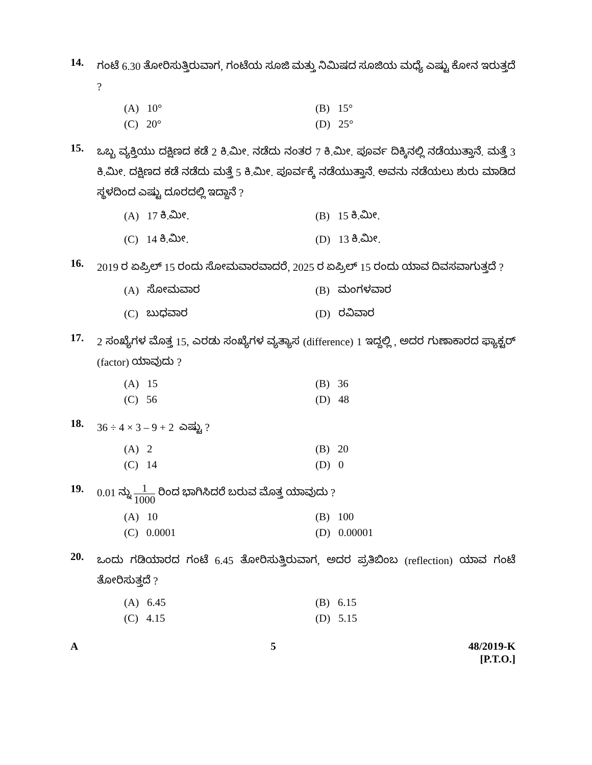14.
ಗಂಟೆ 6.30 ತೋರಿಸುತ್ತಿರುವಾಗ, ಗಂಟೆಯ ಸೂಜಿ ಮತ್ತು ನಿಮಿಷದ ಸೂಜಿಯ ಮಧ್ಯೆ ಎಷ್ಟು ಕೋನ ಇರುತ್ತದೆ ?
(A) 10°
(B) 15°
(C) 20°
(D) 25°
15.
ಒಬ್ಬ ವ್ಯಕ್ತಿಯು ದಕ್ಷಿಣದ ಕಡೆ 2 ಕಿ.ಮೀ. ನಡೆದು ನಂತರ 7 ಕಿ.ಮೀ. ಪೂರ್ವ ದಿಕ್ಕಿನಲ್ಲಿ ನಡೆಯುತ್ತಾನೆ. ಮತ್ತೆ 3 ಕಿ.ಮೀ. ದಕ್ಷಿಣದ ಕಡೆ ನಡೆದು ಮತ್ತೆ 5 ಕಿ.ಮೀ. ಪೂರ್ವಕ್ಕೆ ನಡೆಯುತ್ತಾನೆ. ಅವನು ನಡೆಯಲು ಶುರು ಮಾಡಿದ ಸ್ಥಳದಿಂದ ಎಷ್ಟು ದೂರದಲ್ಲಿ ಇದ್ದಾನೆ ?
(A) 17 ಕಿ.ಮೀ.
(B) 15 ಕಿ.ಮೀ.
(C) 14 ಕಿ.ಮೀ.
(D) 13 ಕಿ.ಮೀ.
16.
2019 ರ ಏಪ್ರಿಲ್ 15 ರಂದು ಸೋಮವಾರವಾದರೆ, 2025 ರ ಏಪ್ರಿಲ್ 15 ರಂದು ಯಾವ ದಿವಸವಾಗುತ್ತದೆ ?
(A) ಸೋಮವಾರ
(B) ಮಂಗಳವಾರ
(C) ಬುಧವಾರ
(D) ರವಿವಾರ
17.
2 ಸಂಖ್ಯೆಗಳ ಮೊತ್ತ 15, ಎರಡು ಸಂಖ್ಯೆಗಳ ವ್ಯತ್ಯಾಸ (difference) 1 ಇದ್ದಲ್ಲಿ , ಅದರ ಗುಣಾಕಾರದ ಫ್ಯಾಕ್ಟರ್ (factor) ಯಾವುದು ?
(A) 15
(B) 36
(C) 56
(D) 48
18.
36 ÷ 4 × 3 – 9 + 2 ಎಷ್ಟು ?
(A) 2
(B) 20
(C) 14
(D) 0
19.
0.01 ನ್ನು 1 1000 ರಿಂದ ಭಾಗಿಸಿದರೆ ಬರುವ ಮೊತ್ತ ಯಾವುದು ?
(A) 10
(B) 100
(C) 0.0001
(D) 0.00001
20.
ಒಂದು ಗಡಿಯಾರದ ಗಂಟೆ 6.45 ತೋರಿಸುತ್ತಿರುವಾಗ, ಅದರ ಪ್ರತಿಬಿಂಬ (reflection) ಯಾವ ಗಂಟೆ ತೋರಿಸುತ್ತದೆ ?
(A) 6.45
(B) 6.15
(C) 4.15
(D) 5.15
A 5 48/2019-K
[P.T.O.]